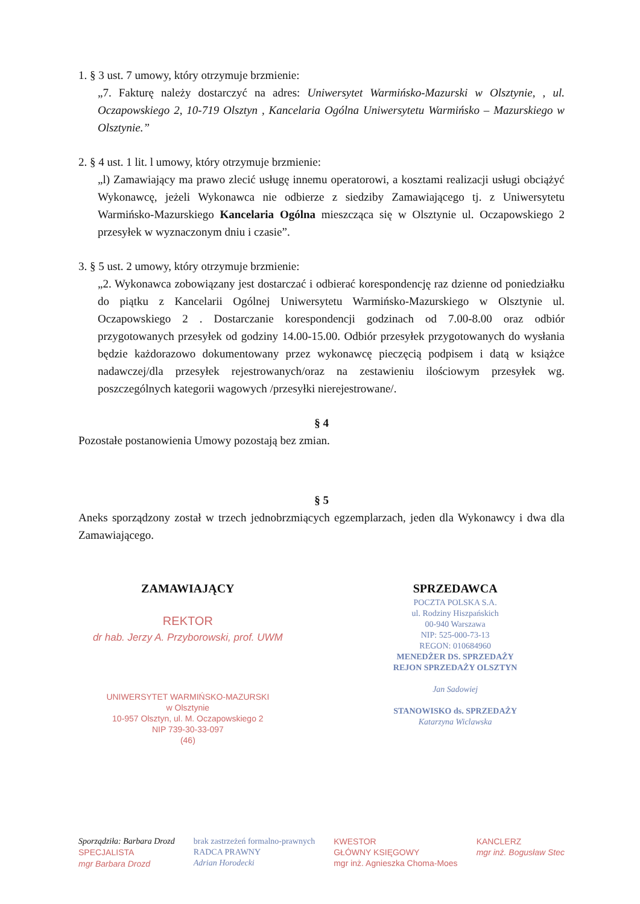1. § 3 ust. 7 umowy, który otrzymuje brzmienie:
„7. Fakturę należy dostarczyć na adres: Uniwersytet Warmińsko-Mazurski w Olsztynie, , ul. Oczapowskiego 2, 10-719 Olsztyn , Kancelaria Ogólna Uniwersytetu Warmińsko – Mazurskiego w Olsztynie.”
2. § 4 ust. 1 lit. l umowy, który otrzymuje brzmienie:
„l) Zamawiający ma prawo zlecić usługę innemu operatorowi, a kosztami realizacji usługi obciążyć Wykonawcę, jeżeli Wykonawca nie odbierze z siedziby Zamawiającego tj. z Uniwersytetu Warmińsko-Mazurskiego Kancelaria Ogólna mieszcząca się w Olsztynie ul. Oczapowskiego 2 przesyłek w wyznaczonym dniu i czasie”.
3. § 5 ust. 2 umowy, który otrzymuje brzmienie:
„2. Wykonawca zobowiązany jest dostarczać i odbierać korespondencję raz dzienne od poniedziałku do piątku z Kancelarii Ogólnej Uniwersytetu Warmińsko-Mazurskiego w Olsztynie ul. Oczapowskiego 2 . Dostarczanie korespondencji godzinach od 7.00-8.00 oraz odbiór przygotowanych przesyłek od godziny 14.00-15.00. Odbiór przesyłek przygotowanych do wysłania będzie każdorazowo dokumentowany przez wykonawcę pieczęcią podpisem i datą w książce nadawczej/dla przesyłek rejestrowanych/oraz na zestawieniu ilościowym przesyłek wg. poszczególnych kategorii wagowych /przesyłki nierejestrowane/.
§ 4
Pozostałe postanowienia Umowy pozostają bez zmian.
§ 5
Aneks sporządzony został w trzech jednobrzmiących egzemplarzach, jeden dla Wykonawcy i dwa dla Zamawiającego.
ZAMAWIAJĄCY
REKTOR
dr hab. Jerzy A. Przyborowski, prof. UWM
UNIWERSYTET WARMIŃSKO-MAZURSKI
w Olsztynie
10-957 Olsztyn, ul. M. Oczapowskiego 2
NIP 739-30-33-097
(46)
SPRZEDAWCA
POCZTA POLSKA S.A.
ul. Rodziny Hiszpańskich
00-940 Warszawa
NIP: 525-000-73-13
REGON: 010684960
MENEDŻER DS. SPRZEDAŻY
REJON SPRZEDAŻY OLSZTYN
Jan Sadowiej
STANOWISKO ds. SPRZEDAŻY
Katarzyna Wiclawska
Sporządziła: Barbara Drozd
SPECJALISTA
mgr Barbara Drozd
brak zastrzeżeń formalno-prawnych
RADCA PRAWNY
Adrian Horodecki
KWESTOR
GŁÓWNY KSIĘGOWY
mgr inż. Agnieszka Choma-Moes
KANCLERZ
mgr inż. Bogusław Stec